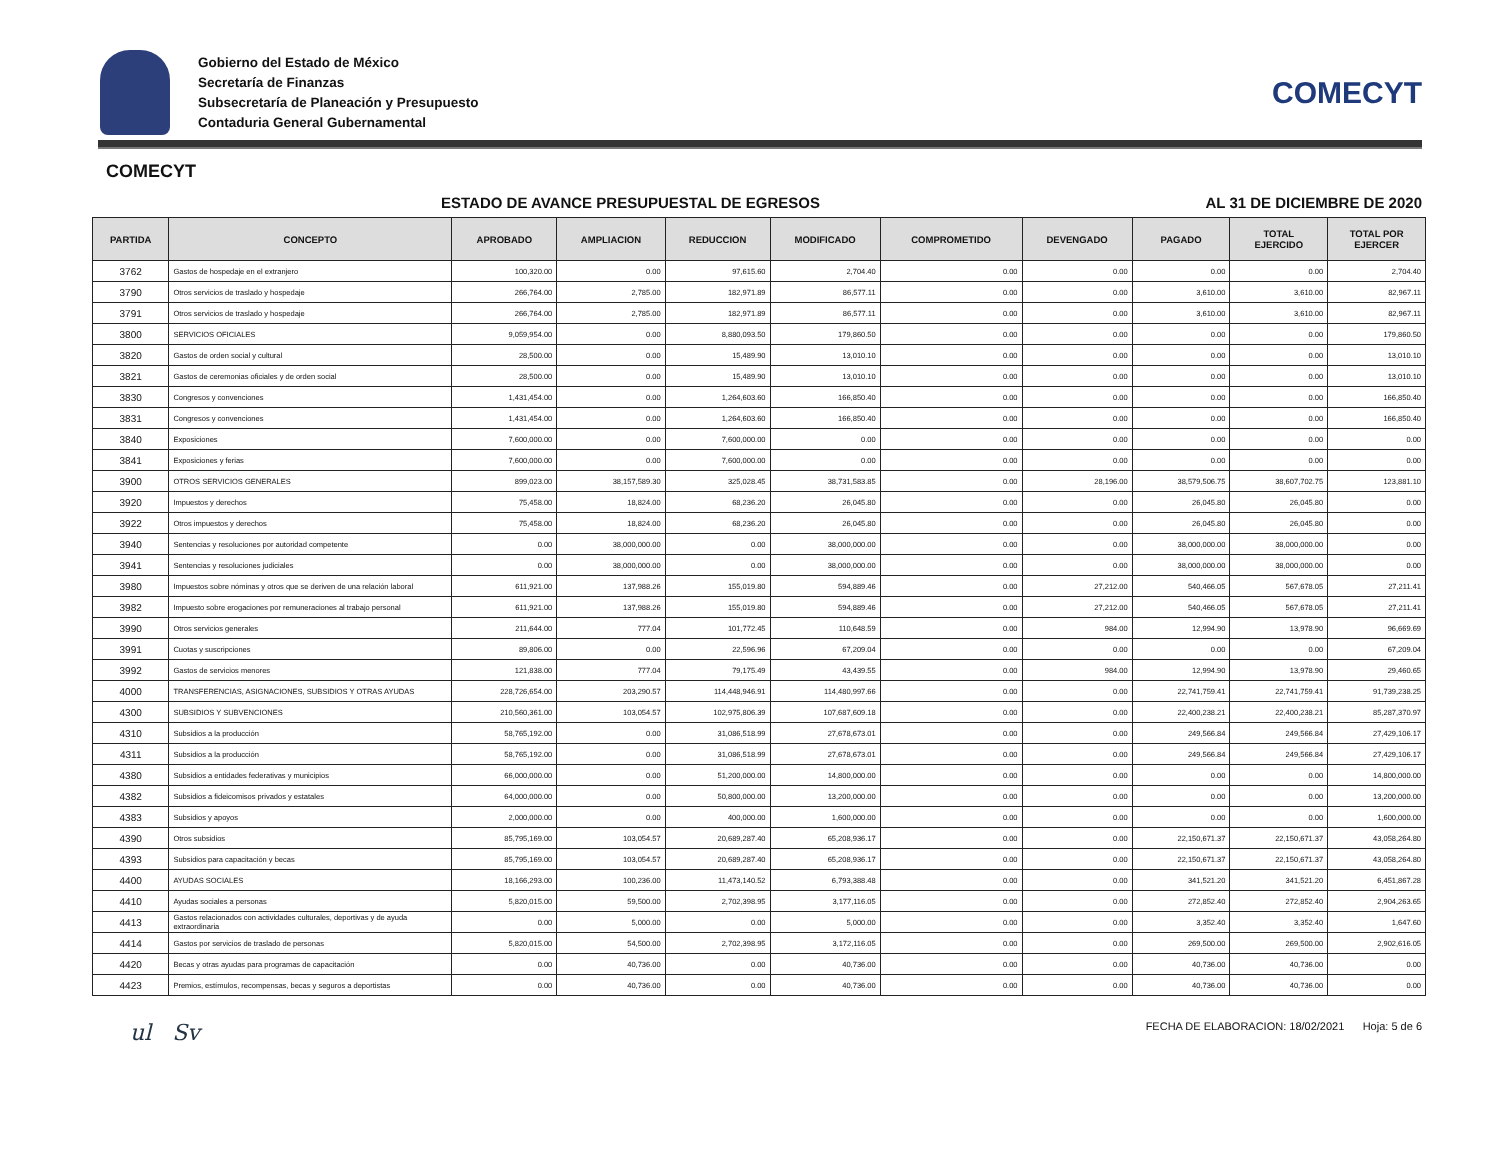Gobierno del Estado de México
Secretaría de Finanzas
Subsecretaría de Planeación y Presupuesto
Contaduria General Gubernamental
COMECYT
COMECYT
ESTADO DE AVANCE PRESUPUESTAL DE EGRESOS AL 31 DE DICIEMBRE DE 2020
| PARTIDA | CONCEPTO | APROBADO | AMPLIACION | REDUCCION | MODIFICADO | COMPROMETIDO | DEVENGADO | PAGADO | TOTAL EJERCIDO | TOTAL POR EJERCER |
| --- | --- | --- | --- | --- | --- | --- | --- | --- | --- | --- |
| 3762 | Gastos de hospedaje en el extranjero | 100,320.00 | 0.00 | 97,615.60 | 2,704.40 | 0.00 | 0.00 | 0.00 | 0.00 | 2,704.40 |
| 3790 | Otros servicios de traslado y hospedaje | 266,764.00 | 2,785.00 | 182,971.89 | 86,577.11 | 0.00 | 0.00 | 3,610.00 | 3,610.00 | 82,967.11 |
| 3791 | Otros servicios de traslado y hospedaje | 266,764.00 | 2,785.00 | 182,971.89 | 86,577.11 | 0.00 | 0.00 | 3,610.00 | 3,610.00 | 82,967.11 |
| 3800 | SERVICIOS OFICIALES | 9,059,954.00 | 0.00 | 8,880,093.50 | 179,860.50 | 0.00 | 0.00 | 0.00 | 0.00 | 179,860.50 |
| 3820 | Gastos de orden social y cultural | 28,500.00 | 0.00 | 15,489.90 | 13,010.10 | 0.00 | 0.00 | 0.00 | 0.00 | 13,010.10 |
| 3821 | Gastos de ceremonias oficiales y de orden social | 28,500.00 | 0.00 | 15,489.90 | 13,010.10 | 0.00 | 0.00 | 0.00 | 0.00 | 13,010.10 |
| 3830 | Congresos y convenciones | 1,431,454.00 | 0.00 | 1,264,603.60 | 166,850.40 | 0.00 | 0.00 | 0.00 | 0.00 | 166,850.40 |
| 3831 | Congresos y convenciones | 1,431,454.00 | 0.00 | 1,264,603.60 | 166,850.40 | 0.00 | 0.00 | 0.00 | 0.00 | 166,850.40 |
| 3840 | Exposiciones | 7,600,000.00 | 0.00 | 7,600,000.00 | 0.00 | 0.00 | 0.00 | 0.00 | 0.00 | 0.00 |
| 3841 | Exposiciones y ferias | 7,600,000.00 | 0.00 | 7,600,000.00 | 0.00 | 0.00 | 0.00 | 0.00 | 0.00 | 0.00 |
| 3900 | OTROS SERVICIOS GENERALES | 899,023.00 | 38,157,589.30 | 325,028.45 | 38,731,583.85 | 0.00 | 28,196.00 | 38,579,506.75 | 38,607,702.75 | 123,881.10 |
| 3920 | Impuestos y derechos | 75,458.00 | 18,824.00 | 68,236.20 | 26,045.80 | 0.00 | 0.00 | 26,045.80 | 26,045.80 | 0.00 |
| 3922 | Otros impuestos y derechos | 75,458.00 | 18,824.00 | 68,236.20 | 26,045.80 | 0.00 | 0.00 | 26,045.80 | 26,045.80 | 0.00 |
| 3940 | Sentencias y resoluciones por autoridad competente | 0.00 | 38,000,000.00 | 0.00 | 38,000,000.00 | 0.00 | 0.00 | 38,000,000.00 | 38,000,000.00 | 0.00 |
| 3941 | Sentencias y resoluciones judiciales | 0.00 | 38,000,000.00 | 0.00 | 38,000,000.00 | 0.00 | 0.00 | 38,000,000.00 | 38,000,000.00 | 0.00 |
| 3980 | Impuestos sobre nóminas y otros que se deriven de una relación laboral | 611,921.00 | 137,988.26 | 155,019.80 | 594,889.46 | 0.00 | 27,212.00 | 540,466.05 | 567,678.05 | 27,211.41 |
| 3982 | Impuesto sobre erogaciones por remuneraciones al trabajo personal | 611,921.00 | 137,988.26 | 155,019.80 | 594,889.46 | 0.00 | 27,212.00 | 540,466.05 | 567,678.05 | 27,211.41 |
| 3990 | Otros servicios generales | 211,644.00 | 777.04 | 101,772.45 | 110,648.59 | 0.00 | 984.00 | 12,994.90 | 13,978.90 | 96,669.69 |
| 3991 | Cuotas y suscripciones | 89,806.00 | 0.00 | 22,596.96 | 67,209.04 | 0.00 | 0.00 | 0.00 | 0.00 | 67,209.04 |
| 3992 | Gastos de servicios menores | 121,838.00 | 777.04 | 79,175.49 | 43,439.55 | 0.00 | 984.00 | 12,994.90 | 13,978.90 | 29,460.65 |
| 4000 | TRANSFERENCIAS, ASIGNACIONES, SUBSIDIOS Y OTRAS AYUDAS | 228,726,654.00 | 203,290.57 | 114,448,946.91 | 114,480,997.66 | 0.00 | 0.00 | 22,741,759.41 | 22,741,759.41 | 91,739,238.25 |
| 4300 | SUBSIDIOS Y SUBVENCIONES | 210,560,361.00 | 103,054.57 | 102,975,806.39 | 107,687,609.18 | 0.00 | 0.00 | 22,400,238.21 | 22,400,238.21 | 85,287,370.97 |
| 4310 | Subsidios a la producción | 58,765,192.00 | 0.00 | 31,086,518.99 | 27,678,673.01 | 0.00 | 0.00 | 249,566.84 | 249,566.84 | 27,429,106.17 |
| 4311 | Subsidios a la producción | 58,765,192.00 | 0.00 | 31,086,518.99 | 27,678,673.01 | 0.00 | 0.00 | 249,566.84 | 249,566.84 | 27,429,106.17 |
| 4380 | Subsidios a entidades federativas y municipios | 66,000,000.00 | 0.00 | 51,200,000.00 | 14,800,000.00 | 0.00 | 0.00 | 0.00 | 0.00 | 14,800,000.00 |
| 4382 | Subsidios a fideicomisos privados y estatales | 64,000,000.00 | 0.00 | 50,800,000.00 | 13,200,000.00 | 0.00 | 0.00 | 0.00 | 0.00 | 13,200,000.00 |
| 4383 | Subsidios y apoyos | 2,000,000.00 | 0.00 | 400,000.00 | 1,600,000.00 | 0.00 | 0.00 | 0.00 | 0.00 | 1,600,000.00 |
| 4390 | Otros subsidios | 85,795,169.00 | 103,054.57 | 20,689,287.40 | 65,208,936.17 | 0.00 | 0.00 | 22,150,671.37 | 22,150,671.37 | 43,058,264.80 |
| 4393 | Subsidios para capacitación y becas | 85,795,169.00 | 103,054.57 | 20,689,287.40 | 65,208,936.17 | 0.00 | 0.00 | 22,150,671.37 | 22,150,671.37 | 43,058,264.80 |
| 4400 | AYUDAS SOCIALES | 18,166,293.00 | 100,236.00 | 11,473,140.52 | 6,793,388.48 | 0.00 | 0.00 | 341,521.20 | 341,521.20 | 6,451,867.28 |
| 4410 | Ayudas sociales a personas | 5,820,015.00 | 59,500.00 | 2,702,398.95 | 3,177,116.05 | 0.00 | 0.00 | 272,852.40 | 272,852.40 | 2,904,263.65 |
| 4413 | Gastos relacionados con actividades culturales, deportivas y de ayuda extraordinaria | 0.00 | 5,000.00 | 0.00 | 5,000.00 | 0.00 | 0.00 | 3,352.40 | 3,352.40 | 1,647.60 |
| 4414 | Gastos por servicios de traslado de personas | 5,820,015.00 | 54,500.00 | 2,702,398.95 | 3,172,116.05 | 0.00 | 0.00 | 269,500.00 | 269,500.00 | 2,902,616.05 |
| 4420 | Becas y otras ayudas para programas de capacitación | 0.00 | 40,736.00 | 0.00 | 40,736.00 | 0.00 | 0.00 | 40,736.00 | 40,736.00 | 0.00 |
| 4423 | Premios, estímulos, recompensas, becas y seguros a deportistas | 0.00 | 40,736.00 | 0.00 | 40,736.00 | 0.00 | 0.00 | 40,736.00 | 40,736.00 | 0.00 |
ul Sv FECHA DE ELABORACION: 18/02/2021 Hoja: 5 de 6